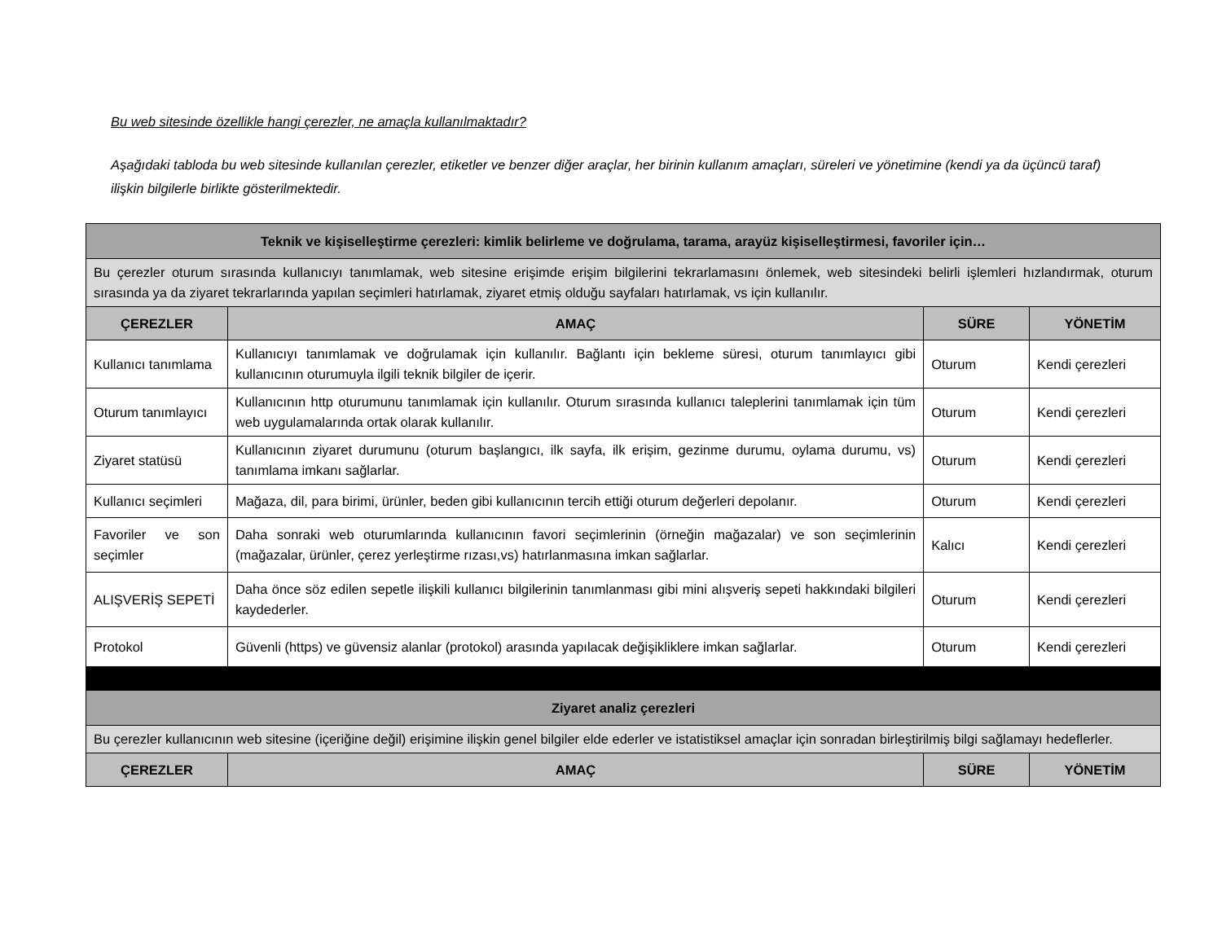Bu web sitesinde özellikle hangi çerezler, ne amaçla kullanılmaktadır?
Aşağıdaki tabloda bu web sitesinde kullanılan çerezler, etiketler ve benzer diğer araçlar, her birinin kullanım amaçları, süreleri ve yönetimine (kendi ya da üçüncü taraf) ilişkin bilgilerle birlikte gösterilmektedir.
| Teknik ve kişiselleştirme çerezleri: kimlik belirleme ve doğrulama, tarama, arayüz kişiselleştirmesi, favoriler için… | | | |
| Bu çerezler oturum sırasında kullanıcıyı tanımlamak, web sitesine erişimde erişim bilgilerini tekrarlamasını önlemek, web sitesindeki belirli işlemleri hızlandırmak, oturum sırasında ya da ziyaret tekrarlarında yapılan seçimleri hatırlamak, ziyaret etmiş olduğu sayfaları hatırlamak, vs için kullanılır. | | | |
| ÇEREZLER | AMAÇ | SÜRE | YÖNETİM |
| Kullanıcı tanımlama | Kullanıcıyı tanımlamak ve doğrulamak için kullanılır. Bağlantı için bekleme süresi, oturum tanımlayıcı gibi kullanıcının oturumuyla ilgili teknik bilgiler de içerir. | Oturum | Kendi çerezleri |
| Oturum tanımlayıcı | Kullanıcının http oturumunu tanımlamak için kullanılır. Oturum sırasında kullanıcı taleplerini tanımlamak için tüm web uygulamalarında ortak olarak kullanılır. | Oturum | Kendi çerezleri |
| Ziyaret statüsü | Kullanıcının ziyaret durumunu (oturum başlangıcı, ilk sayfa, ilk erişim, gezinme durumu, oylama durumu, vs) tanımlama imkanı sağlarlar. | Oturum | Kendi çerezleri |
| Kullanıcı seçimleri | Mağaza, dil, para birimi, ürünler, beden gibi kullanıcının tercih ettiği oturum değerleri depolanır. | Oturum | Kendi çerezleri |
| Favoriler ve son seçimler | Daha sonraki web oturumlarında kullanıcının favori seçimlerinin (örneğin mağazalar) ve son seçimlerinin (mağazalar, ürünler, çerez yerleştirme rızası,vs) hatırlanmasına imkan sağlarlar. | Kalıcı | Kendi çerezleri |
| ALIŞVERİŞ SEPETİ | Daha önce söz edilen sepetle ilişkili kullanıcı bilgilerinin tanımlanması gibi mini alışveriş sepeti hakkındaki bilgileri kaydederler. | Oturum | Kendi çerezleri |
| Protokol | Güvenli (https) ve güvensiz alanlar (protokol) arasında yapılacak değişikliklere imkan sağlarlar. | Oturum | Kendi çerezleri |
| Ziyaret analiz çerezleri | | | |
| Bu çerezler kullanıcının web sitesine (içeriğine değil) erişimine ilişkin genel bilgiler elde ederler ve istatistiksel amaçlar için sonradan birleştirilmiş bilgi sağlamayı hedeflerler. | | | |
| ÇEREZLER | AMAÇ | SÜRE | YÖNETİM |